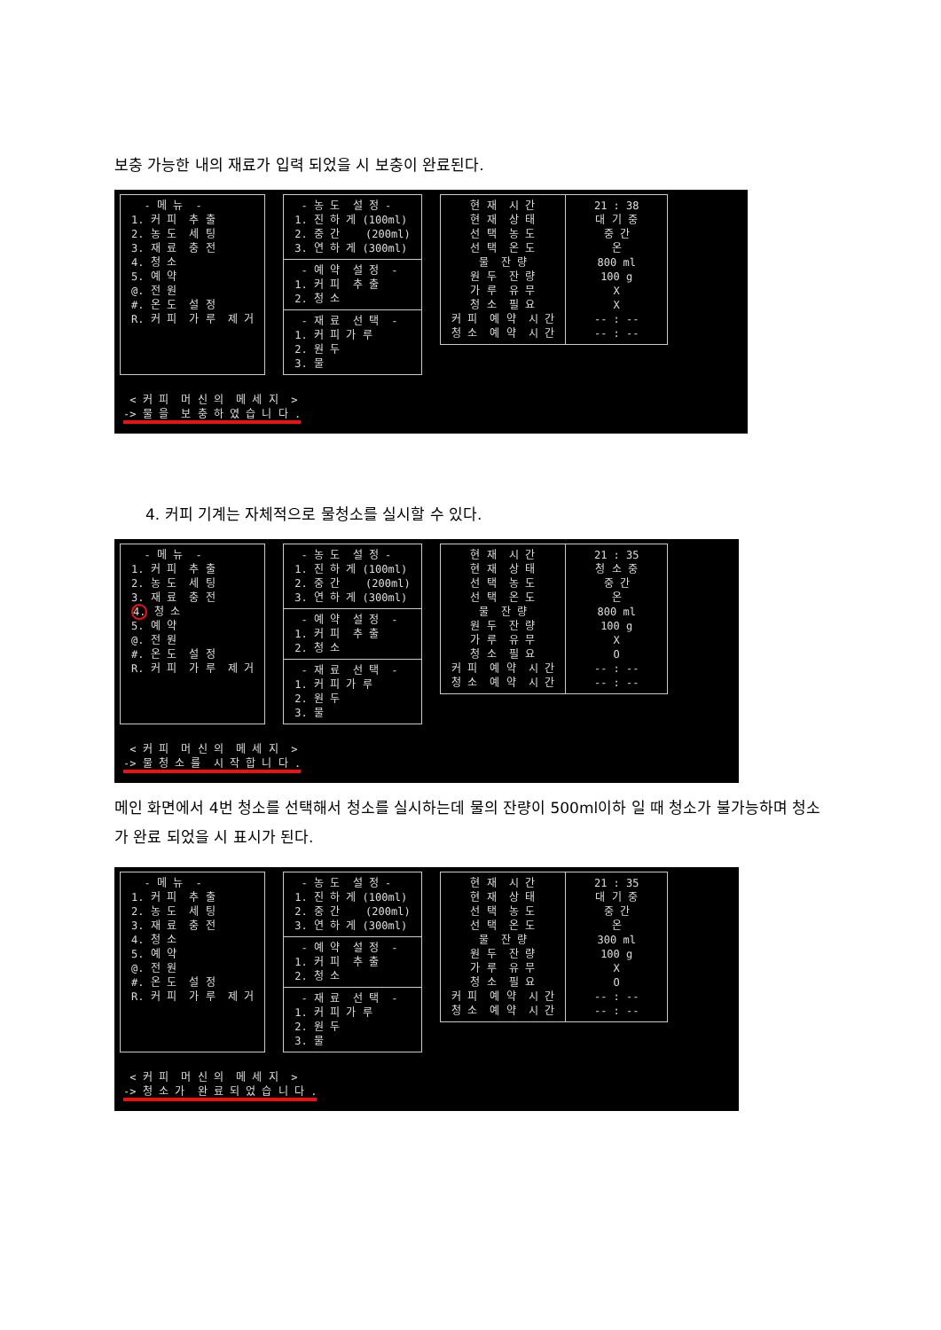보충 가능한 내의 재료가 입력 되었을 시 보충이 완료된다.
- 메 뉴 - 1. 커 피 추 출 2. 농 도 세 팅 3. 재 료 충 전 4. 청 소 5. 예 약 @. 전 원 #. 온 도 설 정 R. 커 피 가 루 제 거
- 농 도 설 정 - 1. 진 하 게 (100ml) 2. 중 간 (200ml) 3. 연 하 게 (300ml)
- 예 약 설 정 - 1. 커 피 추 출 2. 청 소
- 재 료 선 택 - 1. 커 피 가 루 2. 원 두 3. 물
현 재 시 간 현 재 상 태 선 택 농 도 선 택 온 도 물 잔 량 원 두 잔 량 가 루 유 무 청 소 필 요 커 피 예 약 시 간 청 소 예 약 시 간
21 : 38 대 기 중 중 간 온 800 ml 100 g X X -- : -- -- : --
< 커 피 머 신 의 메 세 지 > -> 물 을 보 충 하 였 습 니 다 .
4. 커피 기계는 자체적으로 물청소를 실시할 수 있다.
- 메 뉴 - 1. 커 피 추 출 2. 농 도 세 팅 3. 재 료 충 전 4. 청 소 5. 예 약 @. 전 원 #. 온 도 설 정 R. 커 피 가 루 제 거
- 농 도 설 정 - 1. 진 하 게 (100ml) 2. 중 간 (200ml) 3. 연 하 게 (300ml)
- 예 약 설 정 - 1. 커 피 추 출 2. 청 소
- 재 료 선 택 - 1. 커 피 가 루 2. 원 두 3. 물
현 재 시 간 현 재 상 태 선 택 농 도 선 택 온 도 물 잔 량 원 두 잔 량 가 루 유 무 청 소 필 요 커 피 예 약 시 간 청 소 예 약 시 간
21 : 35 청 소 중 중 간 온 800 ml 100 g X O -- : -- -- : --
< 커 피 머 신 의 메 세 지 > -> 물 청 소 를 시 작 합 니 다 .
메인 화면에서 4번 청소를 선택해서 청소를 실시하는데 물의 잔량이 500ml이하 일 때 청소가 불가능하며 청소가 완료 되었을 시 표시가 된다.
- 메 뉴 - 1. 커 피 추 출 2. 농 도 세 팅 3. 재 료 충 전 4. 청 소 5. 예 약 @. 전 원 #. 온 도 설 정 R. 커 피 가 루 제 거
- 농 도 설 정 - 1. 진 하 게 (100ml) 2. 중 간 (200ml) 3. 연 하 게 (300ml)
- 예 약 설 정 - 1. 커 피 추 출 2. 청 소
- 재 료 선 택 - 1. 커 피 가 루 2. 원 두 3. 물
현 재 시 간 현 재 상 태 선 택 농 도 선 택 온 도 물 잔 량 원 두 잔 량 가 루 유 무 청 소 필 요 커 피 예 약 시 간 청 소 예 약 시 간
21 : 35 대 기 중 중 간 온 300 ml 100 g X O -- : -- -- : --
< 커 피 머 신 의 메 세 지 > -> 청 소 가 완 료 되 었 습 니 다 .